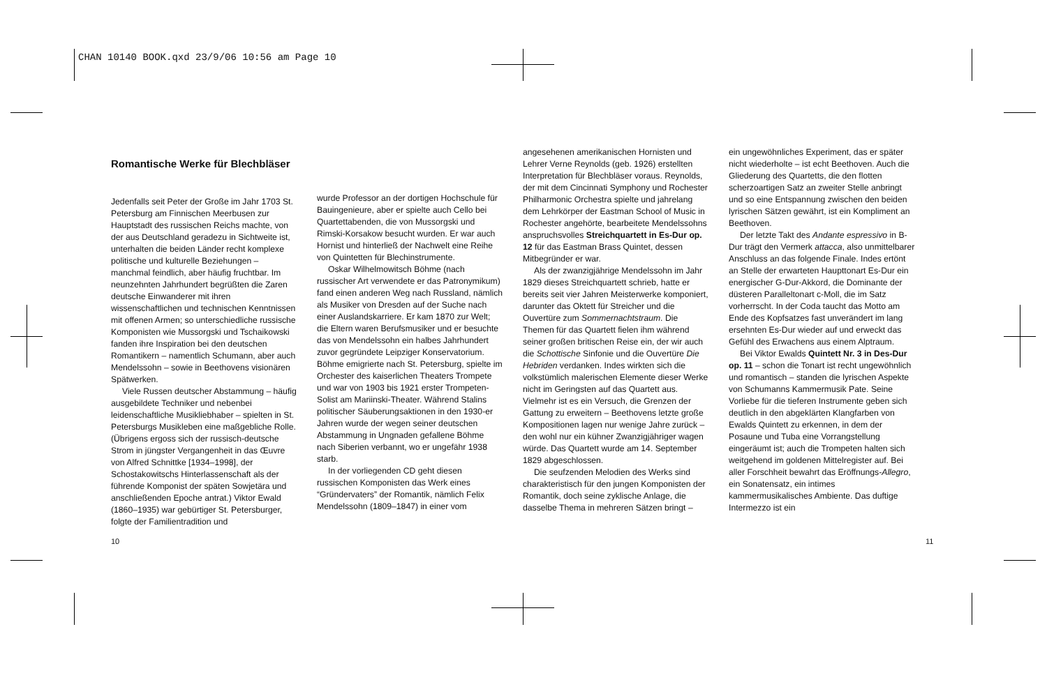CHAN 10140 BOOK.qxd 23/9/06 10:56 am Page 10
Romantische Werke für Blechbläser
Jedenfalls seit Peter der Große im Jahr 1703 St. Petersburg am Finnischen Meerbusen zur Hauptstadt des russischen Reichs machte, von der aus Deutschland geradezu in Sichtweite ist, unterhalten die beiden Länder recht komplexe politische und kulturelle Beziehungen – manchmal feindlich, aber häufig fruchtbar. Im neunzehnten Jahrhundert begrüßten die Zaren deutsche Einwanderer mit ihren wissenschaftlichen und technischen Kenntnissen mit offenen Armen; so unterschiedliche russische Komponisten wie Mussorgski und Tschaikowski fanden ihre Inspiration bei den deutschen Romantikern – namentlich Schumann, aber auch Mendelssohn – sowie in Beethovens visionären Spätwerken.
Viele Russen deutscher Abstammung – häufig ausgebildete Techniker und nebenbei leidenschaftliche Musikliebhaber – spielten in St. Petersburgs Musikleben eine maßgebliche Rolle. (Übrigens ergoss sich der russisch-deutsche Strom in jüngster Vergangenheit in das Œuvre von Alfred Schnittke [1934–1998], der Schostakowitschs Hinterlassenschaft als der führende Komponist der späten Sowjetära und anschließenden Epoche antrat.) Viktor Ewald (1860–1935) war gebürtiger St. Petersburger, folgte der Familientradition und
wurde Professor an der dortigen Hochschule für Bauingenieure, aber er spielte auch Cello bei Quartettabenden, die von Mussorgski und Rimski-Korsakow besucht wurden. Er war auch Hornist und hinterließ der Nachwelt eine Reihe von Quintetten für Blechinstrumente.
Oskar Wilhelmowitsch Böhme (nach russischer Art verwendete er das Patronymikum) fand einen anderen Weg nach Russland, nämlich als Musiker von Dresden auf der Suche nach einer Auslandskarriere. Er kam 1870 zur Welt; die Eltern waren Berufsmusiker und er besuchte das von Mendelssohn ein halbes Jahrhundert zuvor gegründete Leipziger Konservatorium. Böhme emigrierte nach St. Petersburg, spielte im Orchester des kaiserlichen Theaters Trompete und war von 1903 bis 1921 erster Trompeten-Solist am Mariinski-Theater. Während Stalins politischer Säuberungsaktionen in den 1930-er Jahren wurde der wegen seiner deutschen Abstammung in Ungnaden gefallene Böhme nach Siberien verbannt, wo er ungefähr 1938 starb.
In der vorliegenden CD geht diesen russischen Komponisten das Werk eines “Gründervaters” der Romantik, nämlich Felix Mendelssohn (1809–1847) in einer vom
angesehenen amerikanischen Hornisten und Lehrer Verne Reynolds (geb. 1926) erstellten Interpretation für Blechbläser voraus. Reynolds, der mit dem Cincinnati Symphony und Rochester Philharmonic Orchestra spielte und jahrelang dem Lehrkörper der Eastman School of Music in Rochester angehörte, bearbeitete Mendelssohns anspruchsvolles Streichquartett in Es-Dur op. 12 für das Eastman Brass Quintet, dessen Mitbegründer er war.
Als der zwanzigjährige Mendelssohn im Jahr 1829 dieses Streichquartett schrieb, hatte er bereits seit vier Jahren Meisterwerke komponiert, darunter das Oktett für Streicher und die Ouvertüre zum Sommernachtstraum. Die Themen für das Quartett fielen ihm während seiner großen britischen Reise ein, der wir auch die Schottische Sinfonie und die Ouvertüre Die Hebriden verdanken. Indes wirkten sich die volkstümlich malerischen Elemente dieser Werke nicht im Geringsten auf das Quartett aus. Vielmehr ist es ein Versuch, die Grenzen der Gattung zu erweitern – Beethovens letzte große Kompositionen lagen nur wenige Jahre zurück – den wohl nur ein kühner Zwanzigjähriger wagen würde. Das Quartett wurde am 14. September 1829 abgeschlossen.
Die seufzenden Melodien des Werks sind charakteristisch für den jungen Komponisten der Romantik, doch seine zyklische Anlage, die dasselbe Thema in mehreren Sätzen bringt –
ein ungewöhnliches Experiment, das er später nicht wiederholte – ist echt Beethoven. Auch die Gliederung des Quartetts, die den flotten scherzoartigen Satz an zweiter Stelle anbringt und so eine Entspannung zwischen den beiden lyrischen Sätzen gewährt, ist ein Kompliment an Beethoven.
Der letzte Takt des Andante espressivo in B-Dur trägt den Vermerk attacca, also unmittelbarer Anschluss an das folgende Finale. Indes ertönt an Stelle der erwarteten Haupttonart Es-Dur ein energischer G-Dur-Akkord, die Dominante der düsteren Paralleltonart c-Moll, die im Satz vorherrscht. In der Coda taucht das Motto am Ende des Kopfsatzes fast unverändert im lang ersehnten Es-Dur wieder auf und erweckt das Gefühl des Erwachens aus einem Alptraum.
Bei Viktor Ewalds Quintett Nr. 3 in Des-Dur op. 11 – schon die Tonart ist recht ungewöhnlich und romantisch – standen die lyrischen Aspekte von Schumanns Kammermusik Pate. Seine Vorliebe für die tieferen Instrumente geben sich deutlich in den abgeklärten Klangfarben von Ewalds Quintett zu erkennen, in dem der Posaune und Tuba eine Vorrangstellung eingeräumt ist; auch die Trompeten halten sich weitgehend im goldenen Mittelregister auf. Bei aller Forschheit bewahrt das Eröffnungs-Allegro, ein Sonatensatz, ein intimes kammermusikalisches Ambiente. Das duftige Intermezzo ist ein
10 11